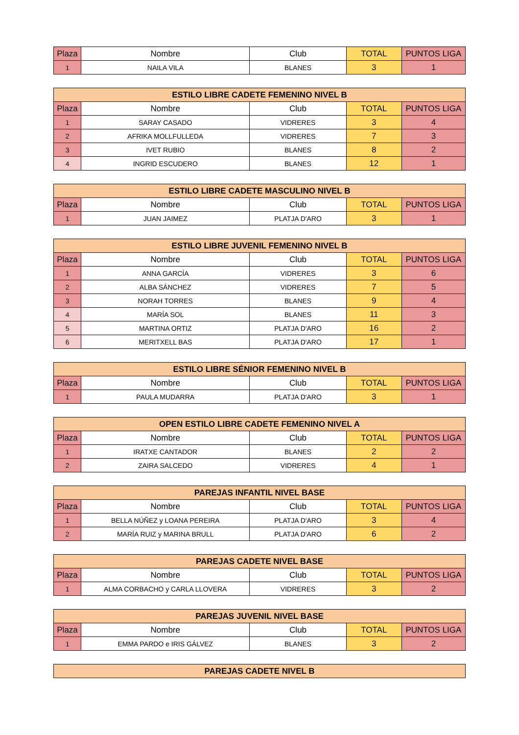| Plaza | Nombre | Club | TOTAL | PUNTOS LIGA |
| --- | --- | --- | --- | --- |
| 1 | NAILA VILA | BLANES | 3 | 1 |
| ESTILO LIBRE CADETE FEMENINO NIVEL B | | | | |
| --- | --- | --- | --- | --- |
| Plaza | Nombre | Club | TOTAL | PUNTOS LIGA |
| 1 | SARAY CASADO | VIDRERES | 3 | 4 |
| 2 | AFRIKA MOLLFULLEDA | VIDRERES | 7 | 3 |
| 3 | IVET RUBIO | BLANES | 8 | 2 |
| 4 | INGRID ESCUDERO | BLANES | 12 | 1 |
| ESTILO LIBRE CADETE MASCULINO NIVEL B | | | | |
| --- | --- | --- | --- | --- |
| Plaza | Nombre | Club | TOTAL | PUNTOS LIGA |
| 1 | JUAN JAIMEZ | PLATJA D'ARO | 3 | 1 |
| ESTILO LIBRE JUVENIL FEMENINO NIVEL B | | | | |
| --- | --- | --- | --- | --- |
| Plaza | Nombre | Club | TOTAL | PUNTOS LIGA |
| 1 | ANNA GARCÍA | VIDRERES | 3 | 6 |
| 2 | ALBA SÁNCHEZ | VIDRERES | 7 | 5 |
| 3 | NORAH TORRES | BLANES | 9 | 4 |
| 4 | MARÍA SOL | BLANES | 11 | 3 |
| 5 | MARTINA ORTIZ | PLATJA D'ARO | 16 | 2 |
| 6 | MERITXELL BAS | PLATJA D'ARO | 17 | 1 |
| ESTILO LIBRE SÉNIOR FEMENINO NIVEL B | | | | |
| --- | --- | --- | --- | --- |
| Plaza | Nombre | Club | TOTAL | PUNTOS LIGA |
| 1 | PAULA MUDARRA | PLATJA D'ARO | 3 | 1 |
| OPEN ESTILO LIBRE CADETE FEMENINO NIVEL A | | | | |
| --- | --- | --- | --- | --- |
| Plaza | Nombre | Club | TOTAL | PUNTOS LIGA |
| 1 | IRATXE CANTADOR | BLANES | 2 | 2 |
| 2 | ZAIRA SALCEDO | VIDRERES | 4 | 1 |
| PAREJAS INFANTIL NIVEL BASE | | | | |
| --- | --- | --- | --- | --- |
| Plaza | Nombre | Club | TOTAL | PUNTOS LIGA |
| 1 | BELLA NÚÑEZ y LOANA PEREIRA | PLATJA D'ARO | 3 | 4 |
| 2 | MARÍA RUIZ y MARINA BRULL | PLATJA D'ARO | 6 | 2 |
| PAREJAS CADETE NIVEL BASE | | | | |
| --- | --- | --- | --- | --- |
| Plaza | Nombre | Club | TOTAL | PUNTOS LIGA |
| 1 | ALMA CORBACHO y CARLA LLOVERA | VIDRERES | 3 | 2 |
| PAREJAS JUVENIL NIVEL BASE | | | | |
| --- | --- | --- | --- | --- |
| Plaza | Nombre | Club | TOTAL | PUNTOS LIGA |
| 1 | EMMA PARDO e IRIS GÁLVEZ | BLANES | 3 | 2 |
| PAREJAS CADETE NIVEL B |
| --- |